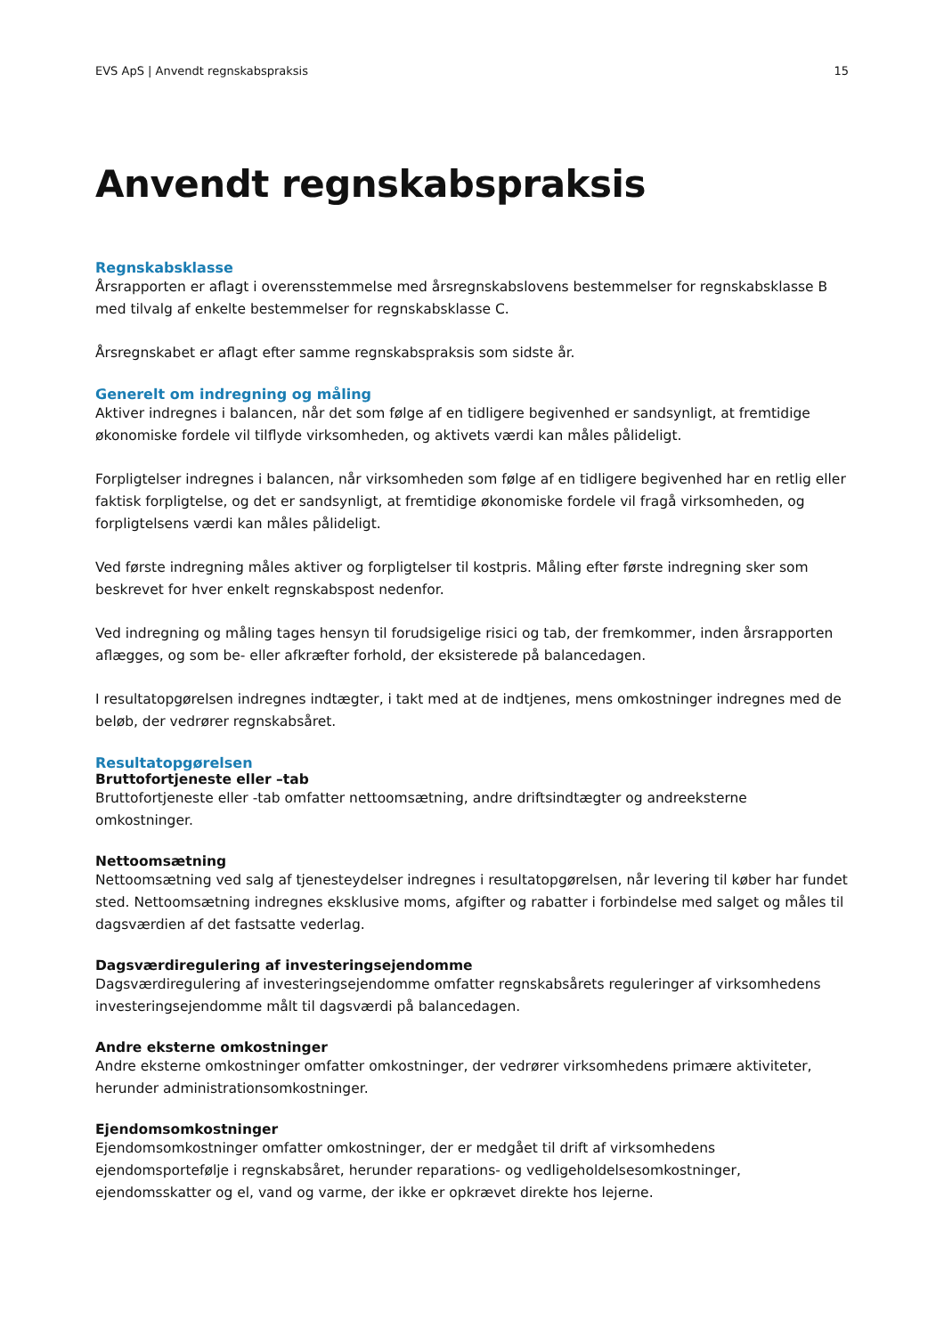EVS ApS | Anvendt regnskabspraksis 15
Anvendt regnskabspraksis
Regnskabsklasse
Årsrapporten er aflagt i overensstemmelse med årsregnskabslovens bestemmelser for regnskabsklasse B med tilvalg af enkelte bestemmelser for regnskabsklasse C.
Årsregnskabet er aflagt efter samme regnskabspraksis som sidste år.
Generelt om indregning og måling
Aktiver indregnes i balancen, når det som følge af en tidligere begivenhed er sandsynligt, at fremtidige økonomiske fordele vil tilflyde virksomheden, og aktivets værdi kan måles pålideligt.
Forpligtelser indregnes i balancen, når virksomheden som følge af en tidligere begivenhed har en retlig eller faktisk forpligtelse, og det er sandsynligt, at fremtidige økonomiske fordele vil fragå virksomheden, og forpligtelsens værdi kan måles pålideligt.
Ved første indregning måles aktiver og forpligtelser til kostpris. Måling efter første indregning sker som beskrevet for hver enkelt regnskabspost nedenfor.
Ved indregning og måling tages hensyn til forudsigelige risici og tab, der fremkommer, inden årsrapporten aflægges, og som be- eller afkræfter forhold, der eksisterede på balancedagen.
I resultatopgørelsen indregnes indtægter, i takt med at de indtjenes, mens omkostninger indregnes med de beløb, der vedrører regnskabsåret.
Resultatopgørelsen
Bruttofortjeneste eller –tab
Bruttofortjeneste eller -tab omfatter nettoomsætning, andre driftsindtægter og andreeksterne omkostninger.
Nettoomsætning
Nettoomsætning ved salg af tjenesteydelser indregnes i resultatopgørelsen, når levering til køber har fundet sted. Nettoomsætning indregnes eksklusive moms, afgifter og rabatter i forbindelse med salget og måles til dagsværdien af det fastsatte vederlag.
Dagsværdiregulering af investeringsejendomme
Dagsværdiregulering af investeringsejendomme omfatter regnskabsårets reguleringer af virksomhedens investeringsejendomme målt til dagsværdi på balancedagen.
Andre eksterne omkostninger
Andre eksterne omkostninger omfatter omkostninger, der vedrører virksomhedens primære aktiviteter, herunder administrationsomkostninger.
Ejendomsomkostninger
Ejendomsomkostninger omfatter omkostninger, der er medgået til drift af virksomhedens ejendomsportefølje i regnskabsåret, herunder reparations- og vedligeholdelsesomkostninger, ejendomsskatter og el, vand og varme, der ikke er opkrævet direkte hos lejerne.